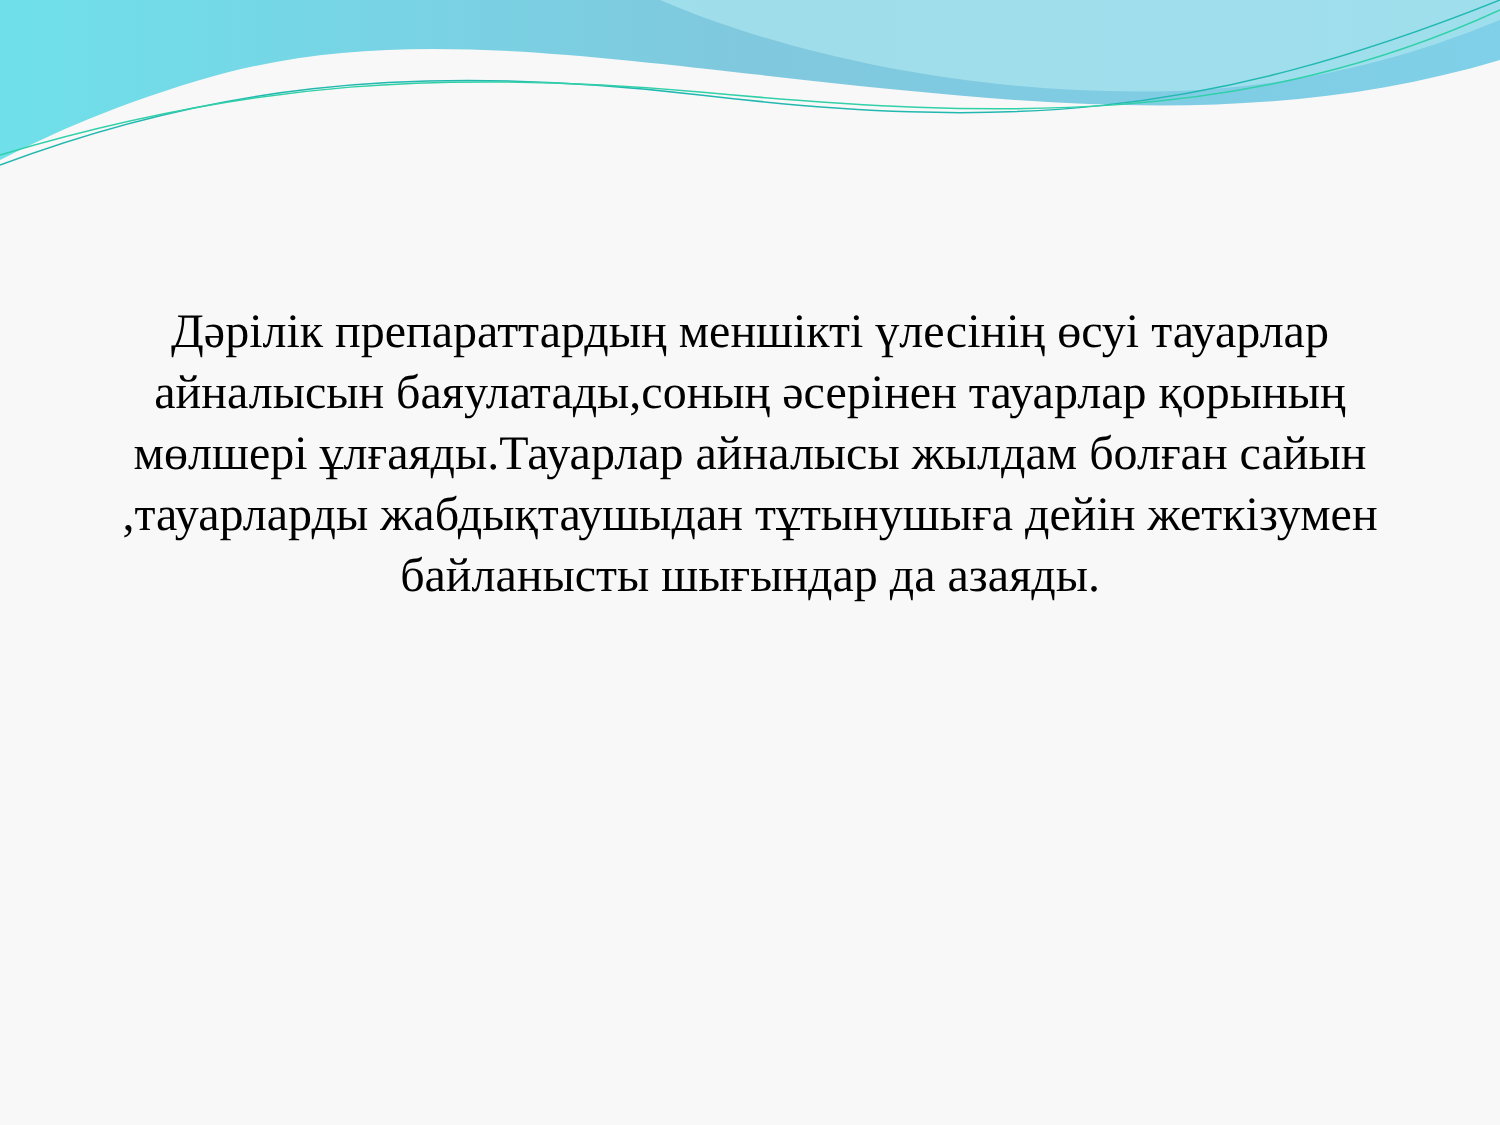Дәрілік препараттардың меншікті үлесінің өсуі тауарлар айналысын баяулатады,соның әсерінен тауарлар қорының мөлшері ұлғаяды.Тауарлар айналысы жылдам болған сайын ,тауарларды жабдықтаушыдан тұтынушыға дейін жеткізумен байланысты шығындар да азаяды.